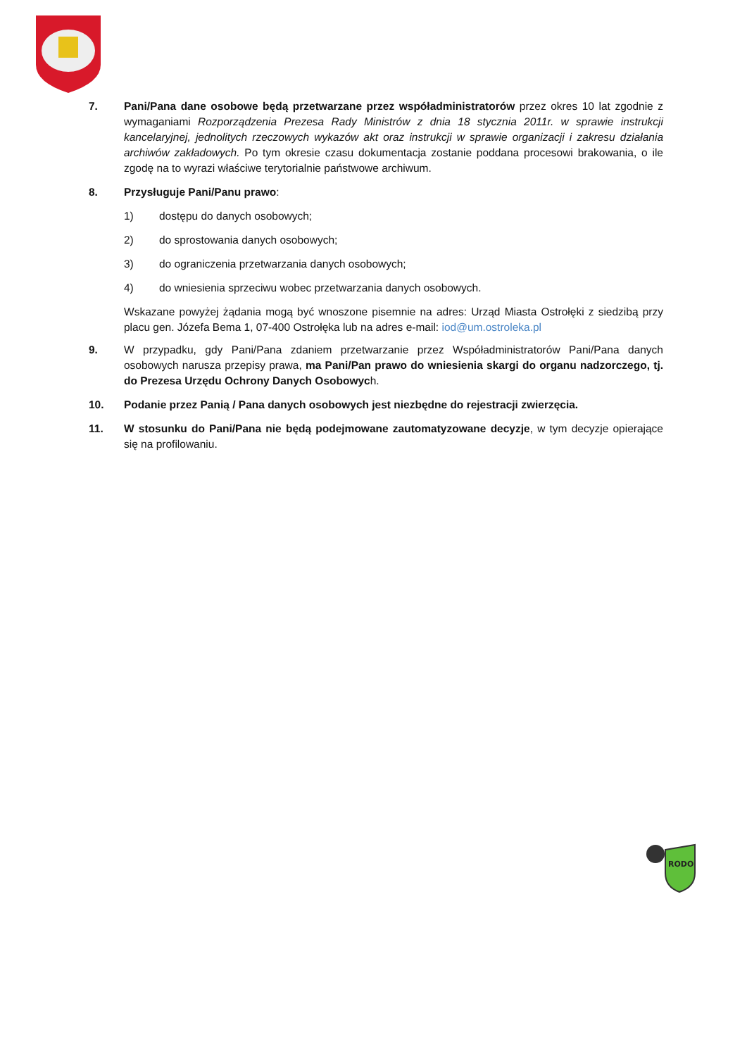7. Pani/Pana dane osobowe będą przetwarzane przez współadministratorów przez okres 10 lat zgodnie z wymaganiami Rozporządzenia Prezesa Rady Ministrów z dnia 18 stycznia 2011r. w sprawie instrukcji kancelaryjnej, jednolitych rzeczowych wykazów akt oraz instrukcji w sprawie organizacji i zakresu działania archiwów zakładowych. Po tym okresie czasu dokumentacja zostanie poddana procesowi brakowania, o ile zgodę na to wyrazi właściwe terytorialnie państwowe archiwum.
8. Przysługuje Pani/Panu prawo:
1) dostępu do danych osobowych;
2) do sprostowania danych osobowych;
3) do ograniczenia przetwarzania danych osobowych;
4) do wniesienia sprzeciwu wobec przetwarzania danych osobowych.
Wskazane powyżej żądania mogą być wnoszone pisemnie na adres: Urząd Miasta Ostrołęki z siedzibą przy placu gen. Józefa Bema 1, 07-400 Ostrołęka lub na adres e-mail: iod@um.ostroleka.pl
9. W przypadku, gdy Pani/Pana zdaniem przetwarzanie przez Współadministratorów Pani/Pana danych osobowych narusza przepisy prawa, ma Pani/Pan prawo do wniesienia skargi do organu nadzorczego, tj. do Prezesa Urzędu Ochrony Danych Osobowych.
10. Podanie przez Panią / Pana danych osobowych jest niezbędne do rejestracji zwierzęcia.
11. W stosunku do Pani/Pana nie będą podejmowane zautomatyzowane decyzje, w tym decyzje opierające się na profilowaniu.
RODO